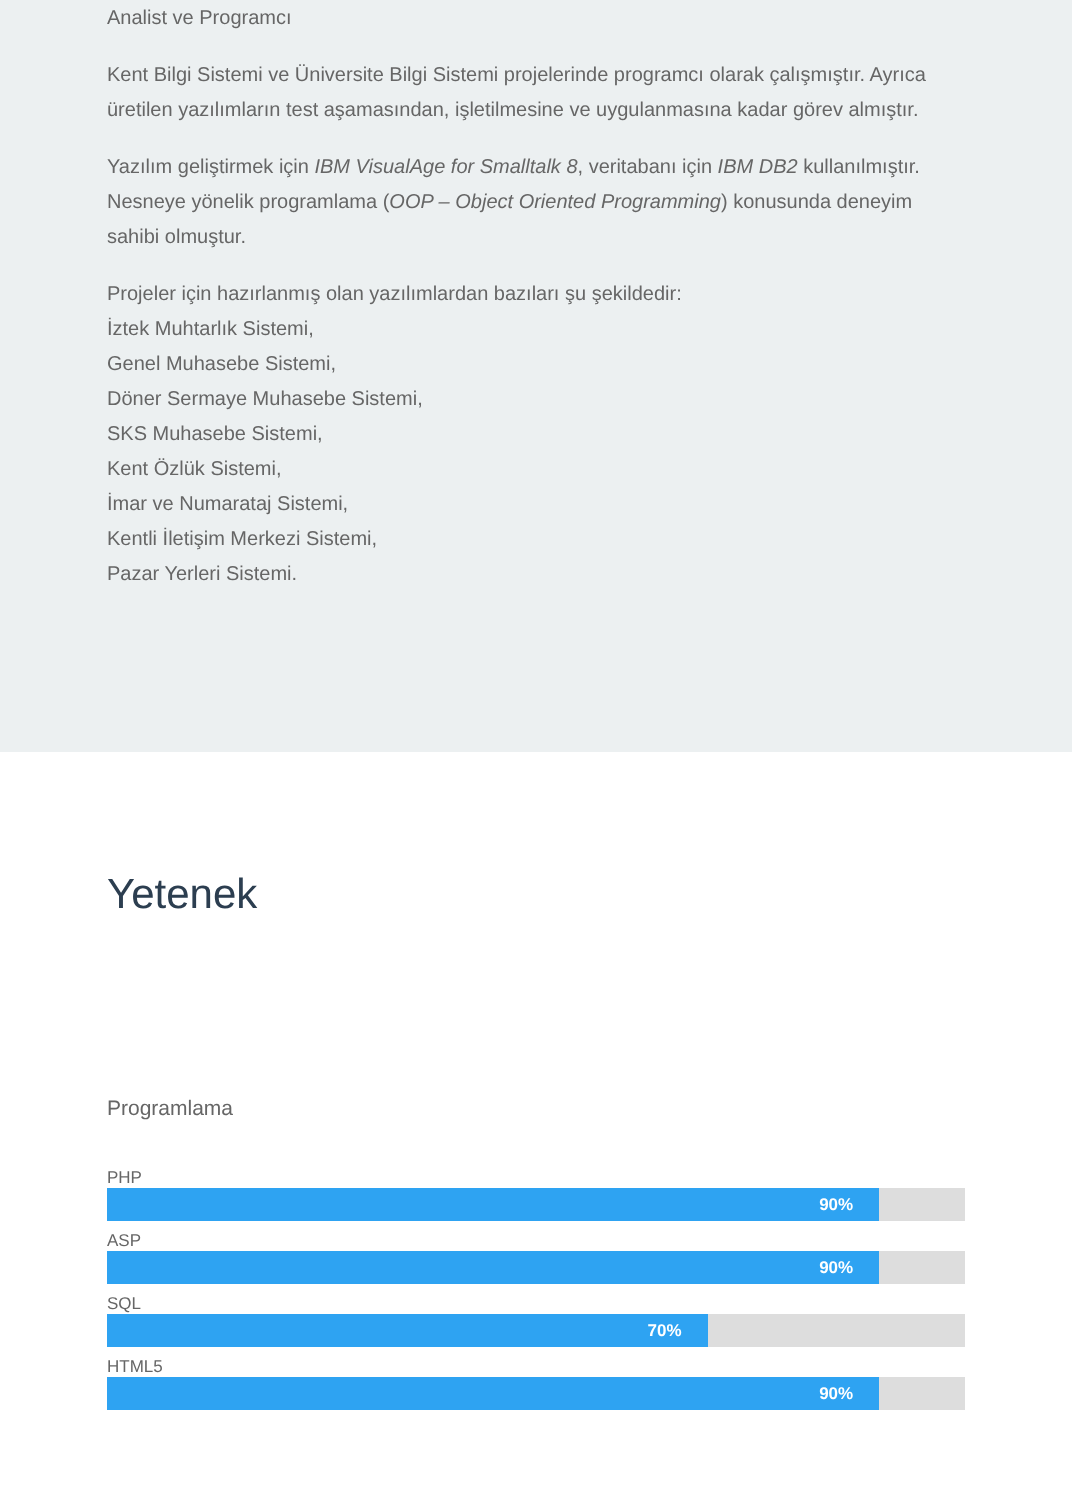Analist ve Programcı
Kent Bilgi Sistemi ve Üniversite Bilgi Sistemi projelerinde programcı olarak çalışmıştır. Ayrıca üretilen yazılımların test aşamasından, işletilmesine ve uygulanmasına kadar görev almıştır.
Yazılım geliştirmek için IBM VisualAge for Smalltalk 8, veritabanı için IBM DB2 kullanılmıştır. Nesneye yönelik programlama (OOP – Object Oriented Programming) konusunda deneyim sahibi olmuştur.
Projeler için hazırlanmış olan yazılımlardan bazıları şu şekildedir:
İztek Muhtarlık Sistemi,
Genel Muhasebe Sistemi,
Döner Sermaye Muhasebe Sistemi,
SKS Muhasebe Sistemi,
Kent Özlük Sistemi,
İmar ve Numarataj Sistemi,
Kentli İletişim Merkezi Sistemi,
Pazar Yerleri Sistemi.
Yetenek
Programlama
PHP
90%
ASP
90%
SQL
70%
HTML5
90%